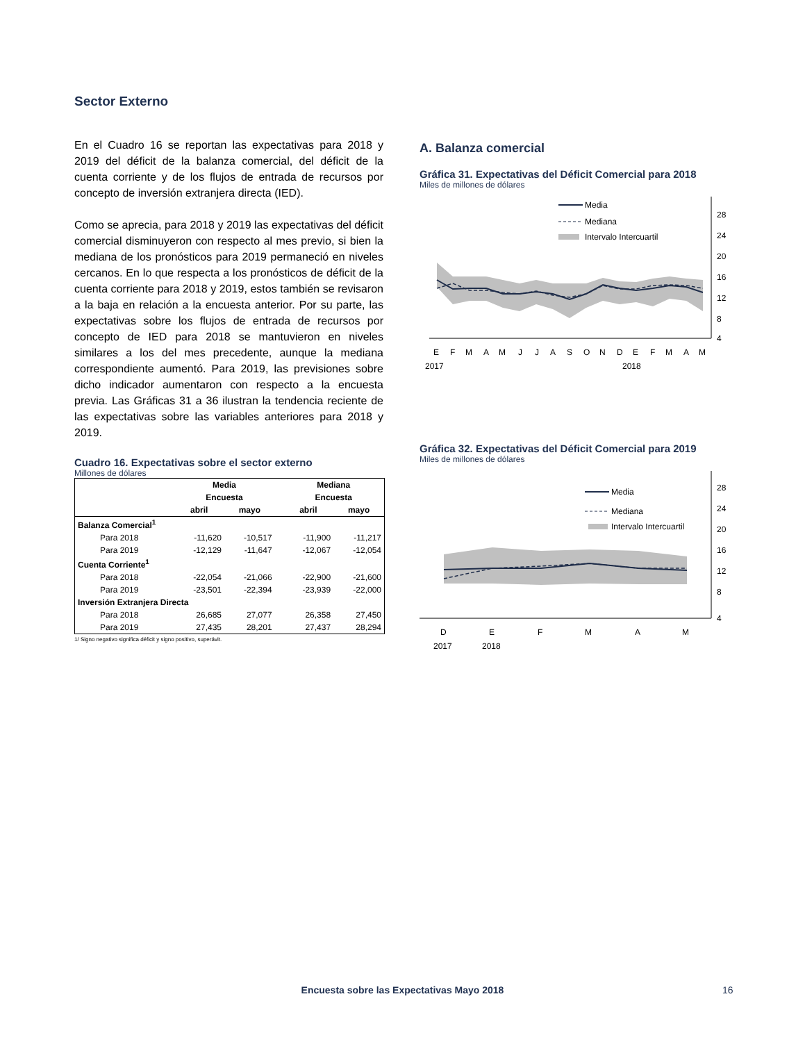Sector Externo
En el Cuadro 16 se reportan las expectativas para 2018 y 2019 del déficit de la balanza comercial, del déficit de la cuenta corriente y de los flujos de entrada de recursos por concepto de inversión extranjera directa (IED).
Como se aprecia, para 2018 y 2019 las expectativas del déficit comercial disminuyeron con respecto al mes previo, si bien la mediana de los pronósticos para 2019 permaneció en niveles cercanos. En lo que respecta a los pronósticos de déficit de la cuenta corriente para 2018 y 2019, estos también se revisaron a la baja en relación a la encuesta anterior. Por su parte, las expectativas sobre los flujos de entrada de recursos por concepto de IED para 2018 se mantuvieron en niveles similares a los del mes precedente, aunque la mediana correspondiente aumentó. Para 2019, las previsiones sobre dicho indicador aumentaron con respecto a la encuesta previa. Las Gráficas 31 a 36 ilustran la tendencia reciente de las expectativas sobre las variables anteriores para 2018 y 2019.
Cuadro 16. Expectativas sobre el sector externo
Millones de dólares
| | Media | | | Mediana | |
| --- | --- | --- | --- | --- | --- |
| | Encuesta | | | Encuesta | |
| | abril | mayo | | abril | mayo |
| Balanza Comercial<sup>1</sup> | | | | | |
| Para 2018 | -11,620 | -10,517 | | -11,900 | -11,217 |
| Para 2019 | -12,129 | -11,647 | | -12,067 | -12,054 |
| Cuenta Corriente<sup>1</sup> | | | | | |
| Para 2018 | -22,054 | -21,066 | | -22,900 | -21,600 |
| Para 2019 | -23,501 | -22,394 | | -23,939 | -22,000 |
| Inversión Extranjera Directa | | | | | |
| Para 2018 | 26,685 | 27,077 | | 26,358 | 27,450 |
| Para 2019 | 27,435 | 28,201 | | 27,437 | 28,294 |
1/ Signo negativo significa déficit y signo positivo, superávit.
A. Balanza comercial
Gráfica 31. Expectativas del Déficit Comercial para 2018
Miles de millones de dólares
28
24
20
16
12
8
4
Media
Mediana
Intervalo Intercuartil
E
F
M
A
M
J
J
A
S
O
N
D
E
F
M
A
M
2017
2018
Gráfica 32. Expectativas del Déficit Comercial para 2019
Miles de millones de dólares
28
24
20
16
12
8
4
Media
Mediana
Intervalo Intercuartil
D
E
F
M
A
M
2017
2018
Encuesta sobre las Expectativas Mayo 2018 16